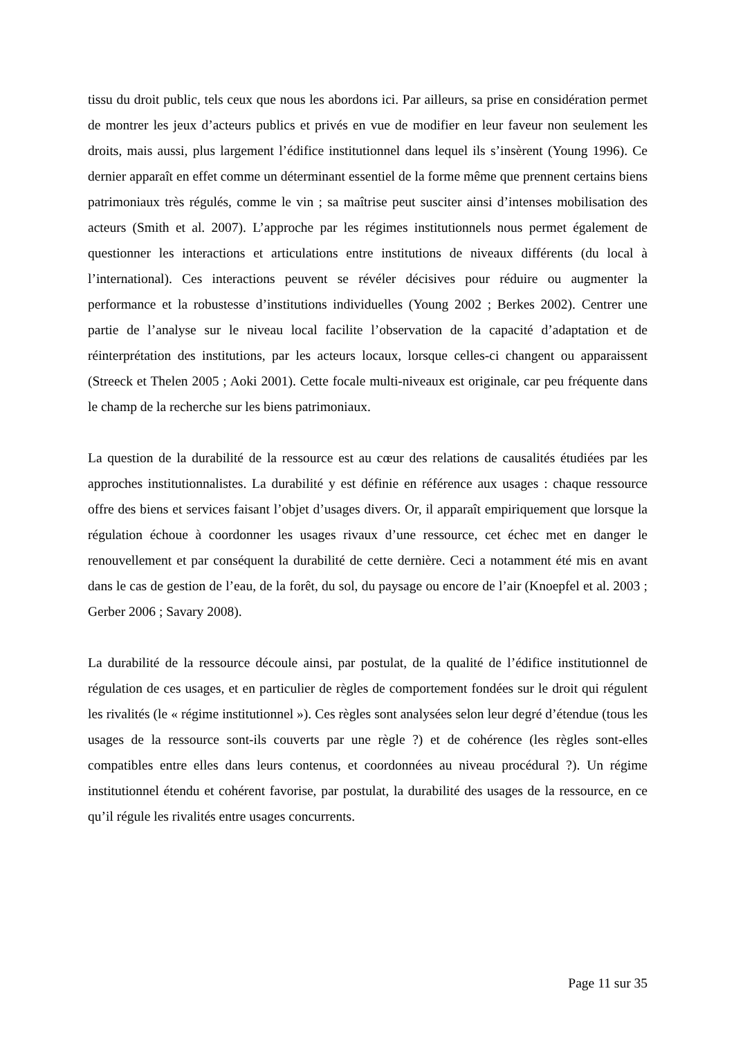tissu du droit public, tels ceux que nous les abordons ici. Par ailleurs, sa prise en considération permet de montrer les jeux d’acteurs publics et privés en vue de modifier en leur faveur non seulement les droits, mais aussi, plus largement l’édifice institutionnel dans lequel ils s’insèrent (Young 1996). Ce dernier apparaît en effet comme un déterminant essentiel de la forme même que prennent certains biens patrimoniaux très régulés, comme le vin ; sa maîtrise peut susciter ainsi d’intenses mobilisation des acteurs (Smith et al. 2007). L’approche par les régimes institutionnels nous permet également de questionner les interactions et articulations entre institutions de niveaux différents (du local à l’international). Ces interactions peuvent se révéler décisives pour réduire ou augmenter la performance et la robustesse d’institutions individuelles (Young 2002 ; Berkes 2002). Centrer une partie de l’analyse sur le niveau local facilite l’observation de la capacité d’adaptation et de réinterprétation des institutions, par les acteurs locaux, lorsque celles-ci changent ou apparaissent (Streeck et Thelen 2005 ; Aoki 2001). Cette focale multi-niveaux est originale, car peu fréquente dans le champ de la recherche sur les biens patrimoniaux.
La question de la durabilité de la ressource est au cœur des relations de causalités étudiées par les approches institutionnalistes. La durabilité y est définie en référence aux usages : chaque ressource offre des biens et services faisant l’objet d’usages divers. Or, il apparaît empiriquement que lorsque la régulation échoue à coordonner les usages rivaux d’une ressource, cet échec met en danger le renouvellement et par conséquent la durabilité de cette dernière. Ceci a notamment été mis en avant dans le cas de gestion de l’eau, de la forêt, du sol, du paysage ou encore de l’air (Knoepfel et al. 2003 ; Gerber 2006 ; Savary 2008).
La durabilité de la ressource découle ainsi, par postulat, de la qualité de l’édifice institutionnel de régulation de ces usages, et en particulier de règles de comportement fondées sur le droit qui régulent les rivalités (le « régime institutionnel »). Ces règles sont analysées selon leur degré d’étendue (tous les usages de la ressource sont-ils couverts par une règle ?) et de cohérence (les règles sont-elles compatibles entre elles dans leurs contenus, et coordonnées au niveau procédural ?). Un régime institutionnel étendu et cohérent favorise, par postulat, la durabilité des usages de la ressource, en ce qu’il régule les rivalités entre usages concurrents.
Page 11 sur 35